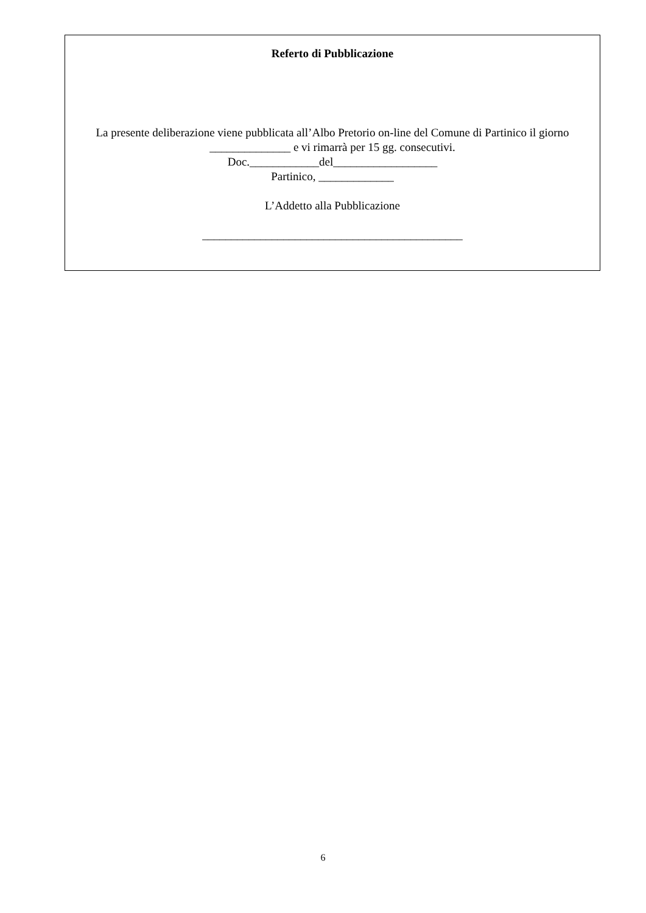Referto di Pubblicazione
La presente deliberazione viene pubblicata all’Albo Pretorio on-line del Comune di Partinico il giorno ______________ e vi rimarrà per 15 gg. consecutivi.
Doc.____________del__________________
Partinico, _____________
L’Addetto alla Pubblicazione
_____________________________________________
6